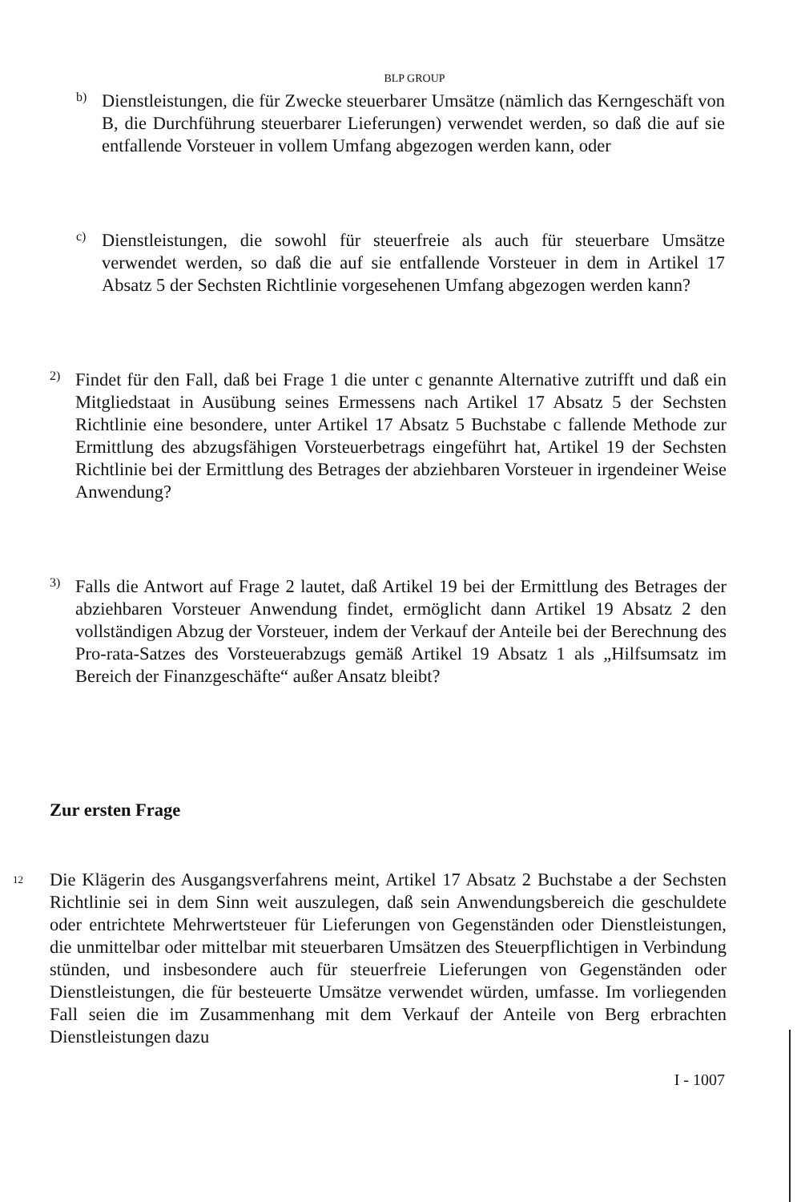BLP GROUP
b)
Dienstleistungen, die für Zwecke steuerbarer Umsätze (nämlich das Kerngeschäft von B, die Durchführung steuerbarer Lieferungen) verwendet werden, so daß die auf sie entfallende Vorsteuer in vollem Umfang abgezogen werden kann, oder
c)
Dienstleistungen, die sowohl für steuerfreie als auch für steuerbare Umsätze verwendet werden, so daß die auf sie entfallende Vorsteuer in dem in Artikel 17 Absatz 5 der Sechsten Richtlinie vorgesehenen Umfang abgezogen werden kann?
2)
Findet für den Fall, daß bei Frage 1 die unter c genannte Alternative zutrifft und daß ein Mitgliedstaat in Ausübung seines Ermessens nach Artikel 17 Absatz 5 der Sechsten Richtlinie eine besondere, unter Artikel 17 Absatz 5 Buchstabe c fallende Methode zur Ermittlung des abzugsfähigen Vorsteuerbetrags eingeführt hat, Artikel 19 der Sechsten Richtlinie bei der Ermittlung des Betrages der abziehbaren Vorsteuer in irgendeiner Weise Anwendung?
3)
Falls die Antwort auf Frage 2 lautet, daß Artikel 19 bei der Ermittlung des Betrages der abziehbaren Vorsteuer Anwendung findet, ermöglicht dann Artikel 19 Absatz 2 den vollständigen Abzug der Vorsteuer, indem der Verkauf der Anteile bei der Berechnung des Pro-rata-Satzes des Vorsteuerabzugs gemäß Artikel 19 Absatz 1 als „Hilfsumsatz im Bereich der Finanzgeschäfte“ außer Ansatz bleibt?
Zur ersten Frage
12
Die Klägerin des Ausgangsverfahrens meint, Artikel 17 Absatz 2 Buchstabe a der Sechsten Richtlinie sei in dem Sinn weit auszulegen, daß sein Anwendungsbereich die geschuldete oder entrichtete Mehrwertsteuer für Lieferungen von Gegenständen oder Dienstleistungen, die unmittelbar oder mittelbar mit steuerbaren Umsätzen des Steuerpflichtigen in Verbindung stünden, und insbesondere auch für steuerfreie Lieferungen von Gegenständen oder Dienstleistungen, die für besteuerte Umsätze verwendet würden, umfasse. Im vorliegenden Fall seien die im Zusammenhang mit dem Verkauf der Anteile von Berg erbrachten Dienstleistungen dazu
I - 1007